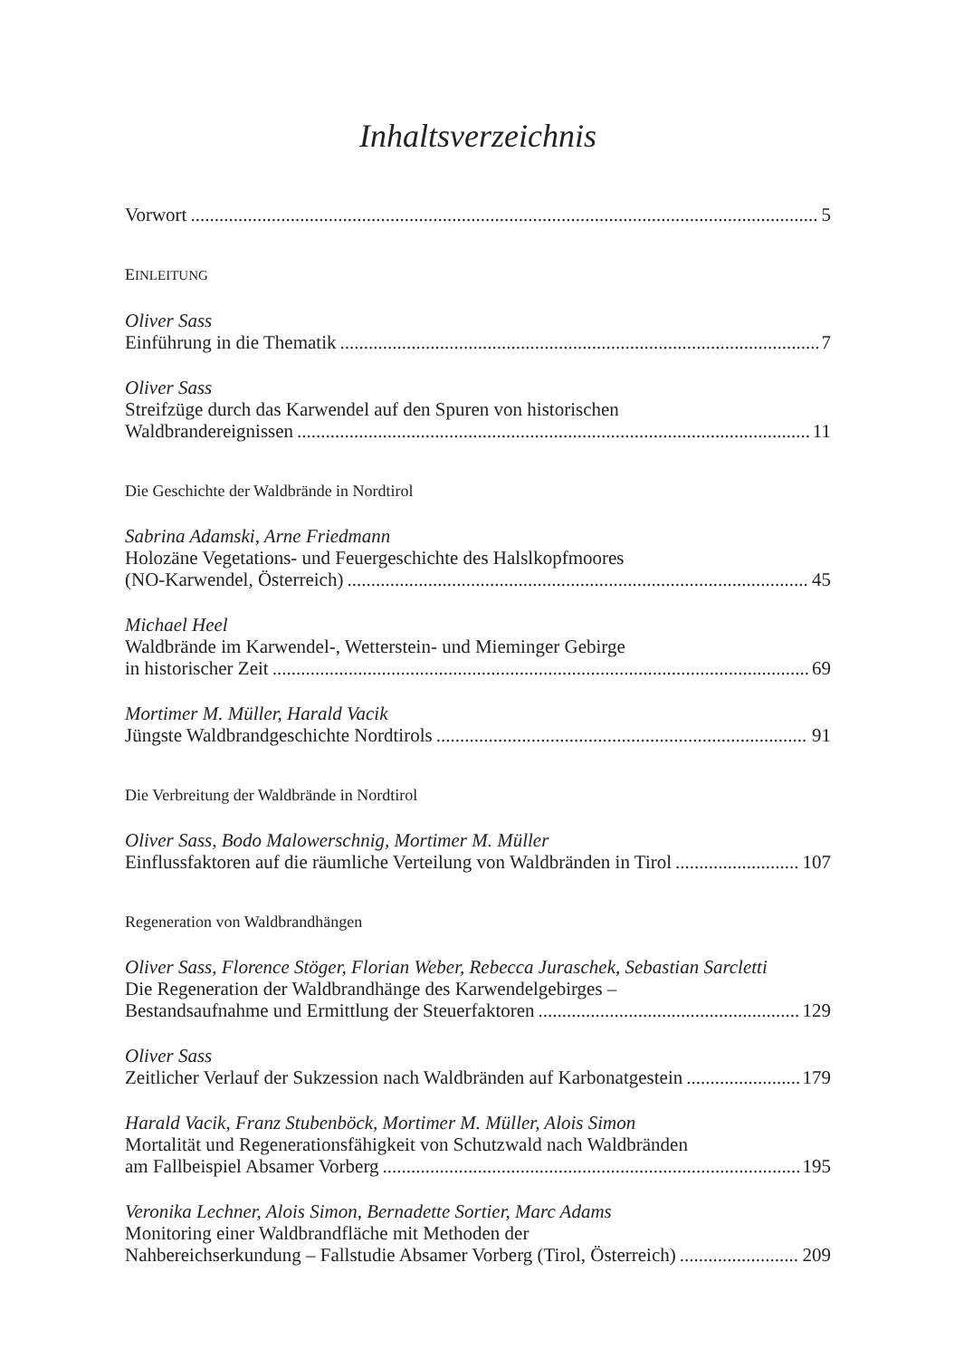Inhaltsverzeichnis
Vorwort 5
EINLEITUNG
Oliver Sass
Einführung in die Thematik 7
Oliver Sass
Streifzüge durch das Karwendel auf den Spuren von historischen
Waldbrandereignissen 11
Die Geschichte der Waldbrände in Nordtirol
Sabrina Adamski, Arne Friedmann
Holozäne Vegetations- und Feuergeschichte des Halslkopfmoores
(NO-Karwendel, Österreich) 45
Michael Heel
Waldbrände im Karwendel-, Wetterstein- und Mieminger Gebirge
in historischer Zeit 69
Mortimer M. Müller, Harald Vacik
Jüngste Waldbrandgeschichte Nordtirols 91
Die Verbreitung der Waldbrände in Nordtirol
Oliver Sass, Bodo Malowerschnig, Mortimer M. Müller
Einflussfaktoren auf die räumliche Verteilung von Waldbränden in Tirol 107
Regeneration von Waldbrandhängen
Oliver Sass, Florence Stöger, Florian Weber, Rebecca Juraschek, Sebastian Sarcletti
Die Regeneration der Waldbrandhänge des Karwendelgebirges –
Bestandsaufnahme und Ermittlung der Steuerfaktoren 129
Oliver Sass
Zeitlicher Verlauf der Sukzession nach Waldbränden auf Karbonatgestein 179
Harald Vacik, Franz Stubenböck, Mortimer M. Müller, Alois Simon
Mortalität und Regenerationsfähigkeit von Schutzwald nach Waldbränden
am Fallbeispiel Absamer Vorberg 195
Veronika Lechner, Alois Simon, Bernadette Sortier, Marc Adams
Monitoring einer Waldbrandfläche mit Methoden der
Nahbereichserkundung – Fallstudie Absamer Vorberg (Tirol, Österreich) 209